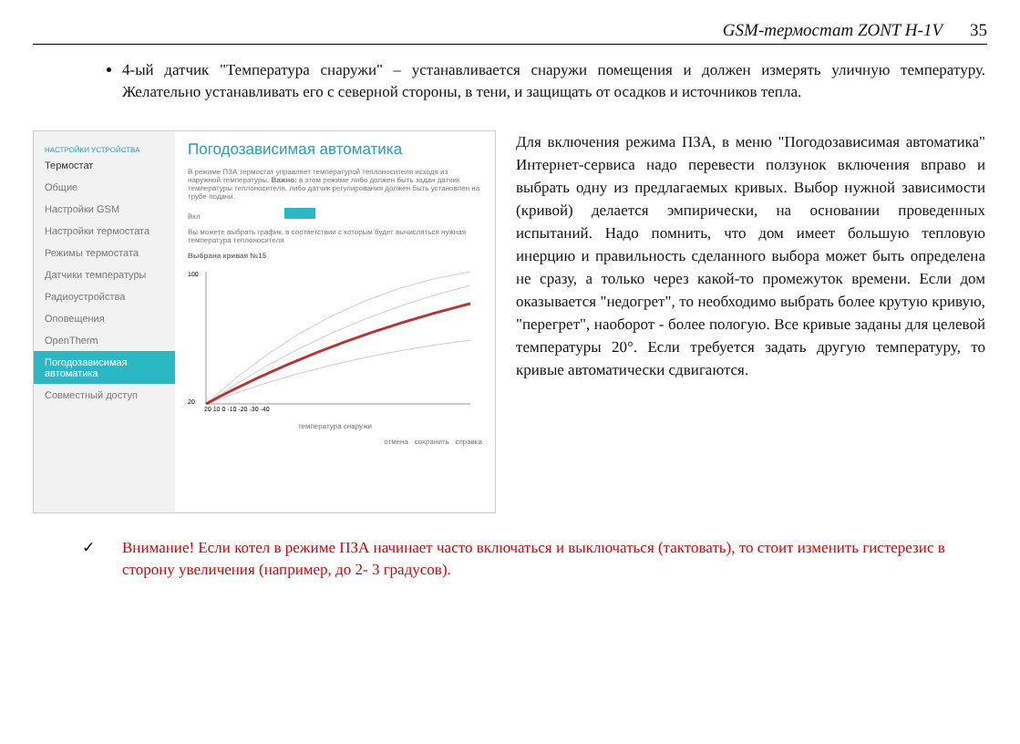GSM-термостат ZONT H-1V 35
4-ый датчик "Температура снаружи" – устанавливается снаружи помещения и должен измерять уличную температуру. Желательно устанавливать его с северной стороны, в тени, и защищать от осадков и источников тепла.
НАСТРОЙКИ УСТРОЙСТВА
Термостат
Общие
Настройки GSM
Настройки термостата
Режимы термостата
Датчики температуры
Радиоустройства
Оповещения
OpenTherm
Погодозависимая автоматика
Совместный доступ
Погодозависимая автоматика
В режиме ПЗА термостат управляет температурой теплоносителя исходя из наружной температуры. Важно: в этом режиме либо должен быть задан датчик температуры теплоносителя, либо датчик регулирования должен быть установлен на трубе подачи.
Вкл
Вы можете выбрать график, в соответствии с которым будет вычисляться нужная температура теплоносителя
Выбрана кривая №15
100
20
20 10 0 -10 -20 -30 -40
температура снаружи
отмена сохранить справка
Для включения режима ПЗА, в меню "Погодозависимая автоматика" Интернет-сервиса надо перевести ползунок включения вправо и выбрать одну из предлагаемых кривых. Выбор нужной зависимости (кривой) делается эмпирически, на основании проведенных испытаний. Надо помнить, что дом имеет большую тепловую инерцию и правильность сделанного выбора может быть определена не сразу, а только через какой-то промежуток времени. Если дом оказывается "недогрет", то необходимо выбрать более крутую кривую, "перегрет", наоборот - более пологую. Все кривые заданы для целевой температуры 20°. Если требуется задать другую температуру, то кривые автоматически сдвигаются.
✓ Внимание! Если котел в режиме ПЗА начинает часто включаться и выключаться (тактовать), то стоит изменить гистерезис в сторону увеличения (например, до 2- 3 градусов).